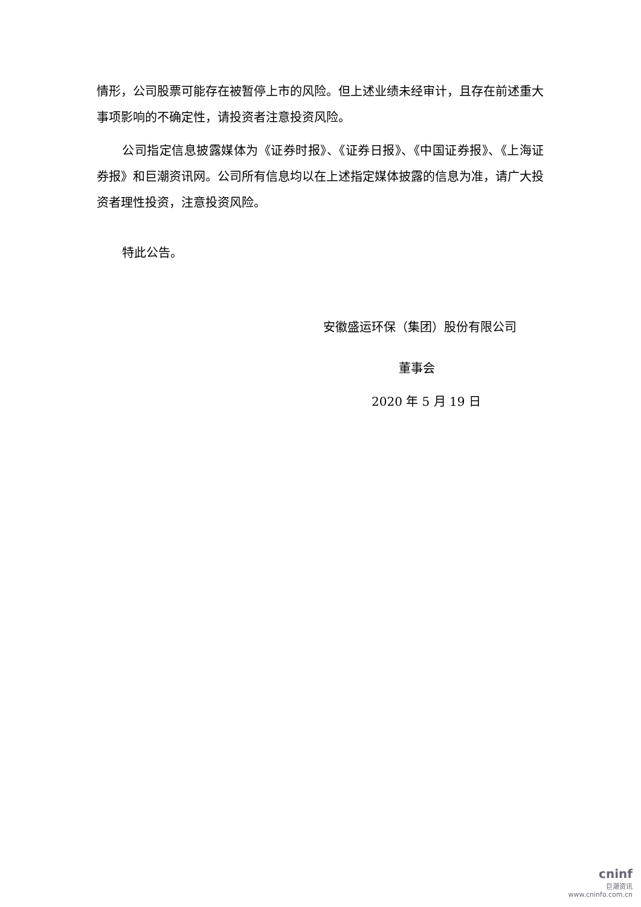情形，公司股票可能存在被暂停上市的风险。但上述业绩未经审计，且存在前述重大事项影响的不确定性，请投资者注意投资风险。
公司指定信息披露媒体为《证券时报》、《证券日报》、《中国证券报》、《上海证券报》和巨潮资讯网。公司所有信息均以在上述指定媒体披露的信息为准，请广大投资者理性投资，注意投资风险。
特此公告。
安徽盛运环保（集团）股份有限公司
董事会
2020 年 5 月 19 日
cninf
巨潮资讯
www.cninfo.com.cn